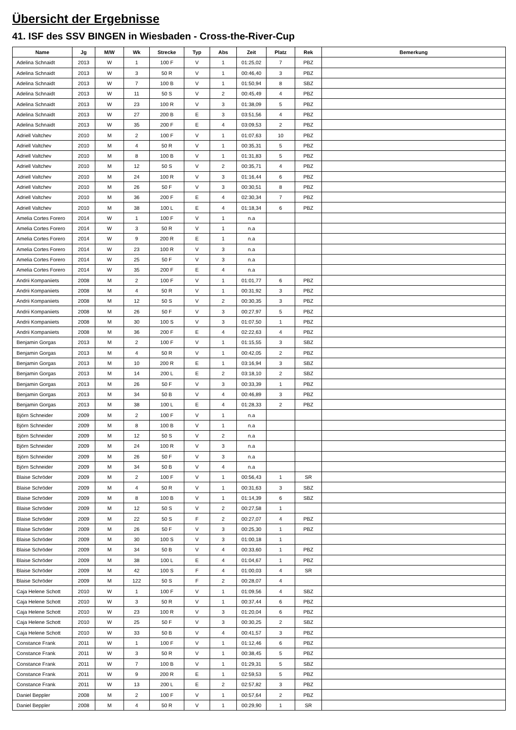Übersicht der Ergebnisse
41. ISF des SSV BINGEN in Wiesbaden - Cross-the-River-Cup
| Name | Jg | M/W | Wk | Strecke | Typ | Abs | Zeit | Platz | Rek | Bemerkung |
| --- | --- | --- | --- | --- | --- | --- | --- | --- | --- | --- |
| Adelina Schnaidt | 2013 | W | 1 | 100 F | V | 1 | 01:25,02 | 7 | PBZ | |
| Adelina Schnaidt | 2013 | W | 3 | 50 R | V | 1 | 00:46,40 | 3 | PBZ | |
| Adelina Schnaidt | 2013 | W | 7 | 100 B | V | 1 | 01:50,94 | 8 | SBZ | |
| Adelina Schnaidt | 2013 | W | 11 | 50 S | V | 2 | 00:45,49 | 4 | PBZ | |
| Adelina Schnaidt | 2013 | W | 23 | 100 R | V | 3 | 01:38,09 | 5 | PBZ | |
| Adelina Schnaidt | 2013 | W | 27 | 200 B | E | 3 | 03:51,56 | 4 | PBZ | |
| Adelina Schnaidt | 2013 | W | 35 | 200 F | E | 4 | 03:09,53 | 2 | PBZ | |
| Adriell Valtchev | 2010 | M | 2 | 100 F | V | 1 | 01:07,63 | 10 | PBZ | |
| Adriell Valtchev | 2010 | M | 4 | 50 R | V | 1 | 00:35,31 | 5 | PBZ | |
| Adriell Valtchev | 2010 | M | 8 | 100 B | V | 1 | 01:31,83 | 5 | PBZ | |
| Adriell Valtchev | 2010 | M | 12 | 50 S | V | 2 | 00:35,71 | 4 | PBZ | |
| Adriell Valtchev | 2010 | M | 24 | 100 R | V | 3 | 01:16,44 | 6 | PBZ | |
| Adriell Valtchev | 2010 | M | 26 | 50 F | V | 3 | 00:30,51 | 8 | PBZ | |
| Adriell Valtchev | 2010 | M | 36 | 200 F | E | 4 | 02:30,34 | 7 | PBZ | |
| Adriell Valtchev | 2010 | M | 38 | 100 L | E | 4 | 01:18,34 | 6 | PBZ | |
| Amelia Cortes Forero | 2014 | W | 1 | 100 F | V | 1 | n.a | | | |
| Amelia Cortes Forero | 2014 | W | 3 | 50 R | V | 1 | n.a | | | |
| Amelia Cortes Forero | 2014 | W | 9 | 200 R | E | 1 | n.a | | | |
| Amelia Cortes Forero | 2014 | W | 23 | 100 R | V | 3 | n.a | | | |
| Amelia Cortes Forero | 2014 | W | 25 | 50 F | V | 3 | n.a | | | |
| Amelia Cortes Forero | 2014 | W | 35 | 200 F | E | 4 | n.a | | | |
| Andrii Kompaniiets | 2008 | M | 2 | 100 F | V | 1 | 01:01,77 | 6 | PBZ | |
| Andrii Kompaniiets | 2008 | M | 4 | 50 R | V | 1 | 00:31,92 | 3 | PBZ | |
| Andrii Kompaniiets | 2008 | M | 12 | 50 S | V | 2 | 00:30,35 | 3 | PBZ | |
| Andrii Kompaniiets | 2008 | M | 26 | 50 F | V | 3 | 00:27,97 | 5 | PBZ | |
| Andrii Kompaniiets | 2008 | M | 30 | 100 S | V | 3 | 01:07,50 | 1 | PBZ | |
| Andrii Kompaniiets | 2008 | M | 36 | 200 F | E | 4 | 02:22,63 | 4 | PBZ | |
| Benjamin Gorgas | 2013 | M | 2 | 100 F | V | 1 | 01:15,55 | 3 | SBZ | |
| Benjamin Gorgas | 2013 | M | 4 | 50 R | V | 1 | 00:42,05 | 2 | PBZ | |
| Benjamin Gorgas | 2013 | M | 10 | 200 R | E | 1 | 03:16,94 | 3 | SBZ | |
| Benjamin Gorgas | 2013 | M | 14 | 200 L | E | 2 | 03:18,10 | 2 | SBZ | |
| Benjamin Gorgas | 2013 | M | 26 | 50 F | V | 3 | 00:33,39 | 1 | PBZ | |
| Benjamin Gorgas | 2013 | M | 34 | 50 B | V | 4 | 00:46,89 | 3 | PBZ | |
| Benjamin Gorgas | 2013 | M | 38 | 100 L | E | 4 | 01:28,33 | 2 | PBZ | |
| Björn Schneider | 2009 | M | 2 | 100 F | V | 1 | n.a | | | |
| Björn Schneider | 2009 | M | 8 | 100 B | V | 1 | n.a | | | |
| Björn Schneider | 2009 | M | 12 | 50 S | V | 2 | n.a | | | |
| Björn Schneider | 2009 | M | 24 | 100 R | V | 3 | n.a | | | |
| Björn Schneider | 2009 | M | 26 | 50 F | V | 3 | n.a | | | |
| Björn Schneider | 2009 | M | 34 | 50 B | V | 4 | n.a | | | |
| Blaise Schröder | 2009 | M | 2 | 100 F | V | 1 | 00:56,43 | 1 | SR | |
| Blaise Schröder | 2009 | M | 4 | 50 R | V | 1 | 00:31,63 | 3 | SBZ | |
| Blaise Schröder | 2009 | M | 8 | 100 B | V | 1 | 01:14,39 | 6 | SBZ | |
| Blaise Schröder | 2009 | M | 12 | 50 S | V | 2 | 00:27,58 | 1 | | |
| Blaise Schröder | 2009 | M | 22 | 50 S | F | 2 | 00:27,07 | 4 | PBZ | |
| Blaise Schröder | 2009 | M | 26 | 50 F | V | 3 | 00:25,30 | 1 | PBZ | |
| Blaise Schröder | 2009 | M | 30 | 100 S | V | 3 | 01:00,18 | 1 | | |
| Blaise Schröder | 2009 | M | 34 | 50 B | V | 4 | 00:33,60 | 1 | PBZ | |
| Blaise Schröder | 2009 | M | 38 | 100 L | E | 4 | 01:04,67 | 1 | PBZ | |
| Blaise Schröder | 2009 | M | 42 | 100 S | F | 4 | 01:00,03 | 4 | SR | |
| Blaise Schröder | 2009 | M | 122 | 50 S | F | 2 | 00:28,07 | 4 | | |
| Caja Helene Schott | 2010 | W | 1 | 100 F | V | 1 | 01:09,56 | 4 | SBZ | |
| Caja Helene Schott | 2010 | W | 3 | 50 R | V | 1 | 00:37,44 | 6 | PBZ | |
| Caja Helene Schott | 2010 | W | 23 | 100 R | V | 3 | 01:20,04 | 6 | PBZ | |
| Caja Helene Schott | 2010 | W | 25 | 50 F | V | 3 | 00:30,25 | 2 | SBZ | |
| Caja Helene Schott | 2010 | W | 33 | 50 B | V | 4 | 00:41,57 | 3 | PBZ | |
| Constance Frank | 2011 | W | 1 | 100 F | V | 1 | 01:12,46 | 6 | PBZ | |
| Constance Frank | 2011 | W | 3 | 50 R | V | 1 | 00:38,45 | 5 | PBZ | |
| Constance Frank | 2011 | W | 7 | 100 B | V | 1 | 01:29,31 | 5 | SBZ | |
| Constance Frank | 2011 | W | 9 | 200 R | E | 1 | 02:59,53 | 5 | PBZ | |
| Constance Frank | 2011 | W | 13 | 200 L | E | 2 | 02:57,82 | 3 | PBZ | |
| Daniel Beppler | 2008 | M | 2 | 100 F | V | 1 | 00:57,64 | 2 | PBZ | |
| Daniel Beppler | 2008 | M | 4 | 50 R | V | 1 | 00:29,90 | 1 | SR | |